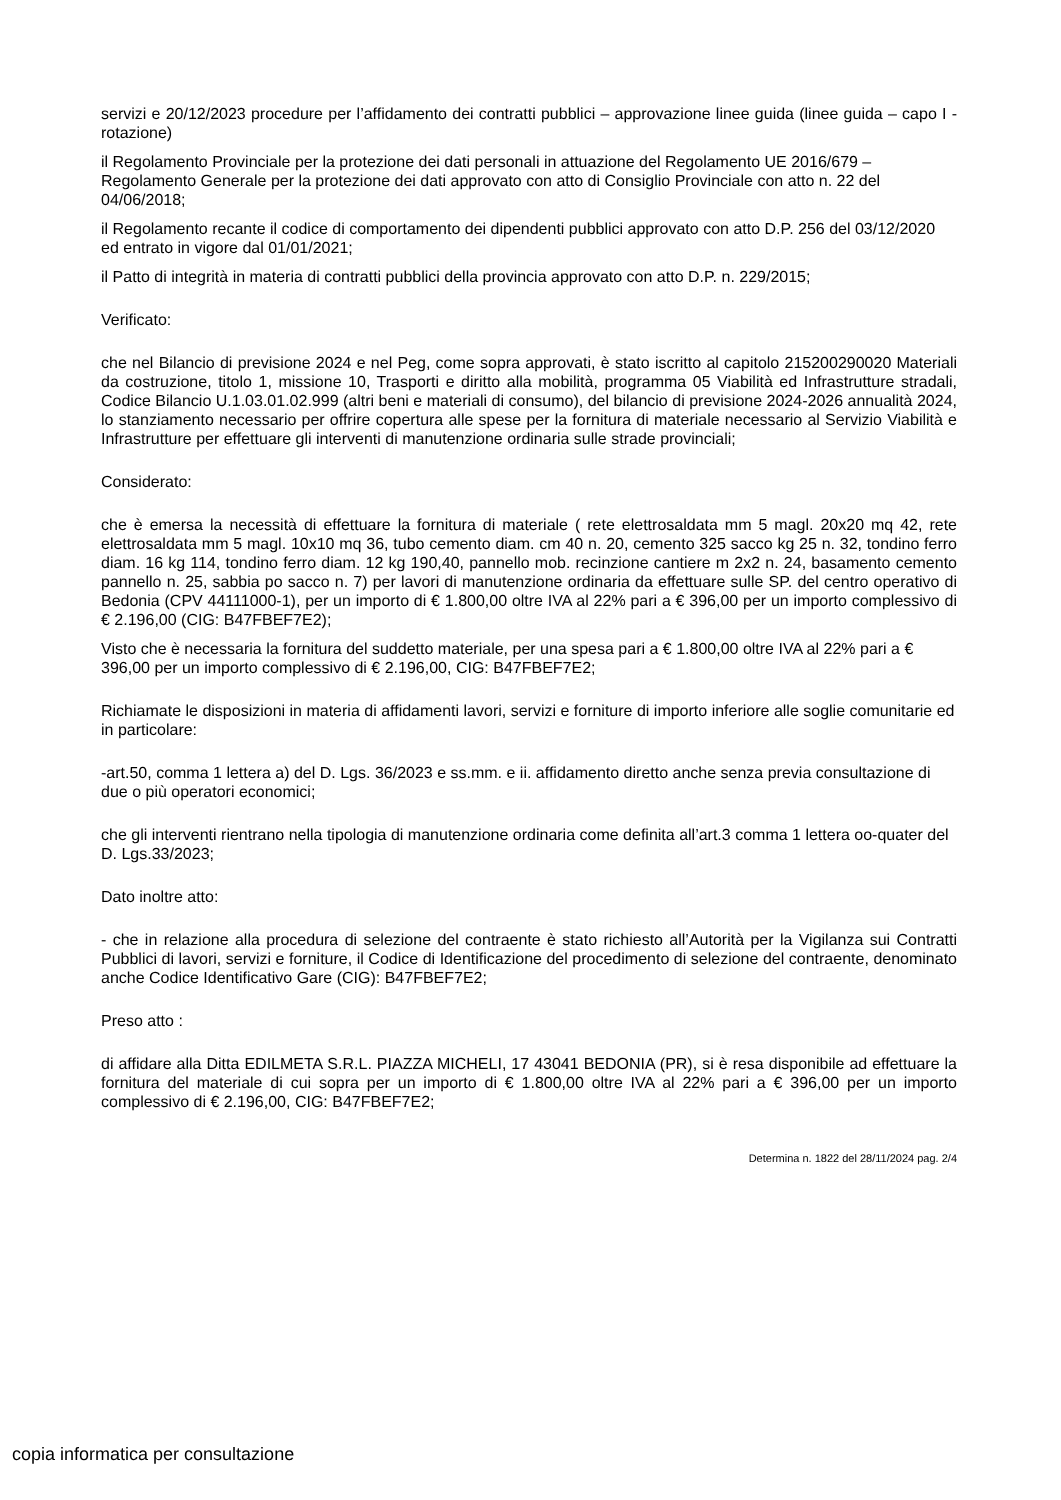servizi e 20/12/2023 procedure per l’affidamento dei contratti pubblici – approvazione linee guida (linee guida – capo I - rotazione)
il Regolamento Provinciale per la protezione dei dati personali in attuazione del Regolamento UE 2016/679 – Regolamento Generale per la protezione dei dati approvato con atto di Consiglio Provinciale con atto n. 22 del 04/06/2018;
il Regolamento recante il codice di comportamento dei dipendenti pubblici approvato con atto D.P. 256 del 03/12/2020 ed entrato in vigore dal 01/01/2021;
il Patto di integrità in materia di contratti pubblici della provincia approvato con atto D.P. n. 229/2015;
Verificato:
che nel Bilancio di previsione 2024 e nel Peg, come sopra approvati, è stato iscritto al capitolo 215200290020 Materiali da costruzione, titolo 1, missione 10, Trasporti e diritto alla mobilità, programma 05 Viabilità ed Infrastrutture stradali, Codice Bilancio U.1.03.01.02.999 (altri beni e materiali di consumo), del bilancio di previsione 2024-2026 annualità 2024, lo stanziamento necessario per offrire copertura alle spese per la fornitura di materiale necessario al Servizio Viabilità e Infrastrutture per effettuare gli interventi di manutenzione ordinaria sulle strade provinciali;
Considerato:
che è emersa la necessità di effettuare la fornitura di materiale ( rete elettrosaldata mm 5 magl. 20x20 mq 42, rete elettrosaldata mm 5 magl. 10x10 mq 36, tubo cemento diam. cm 40 n. 20, cemento 325 sacco kg 25 n. 32, tondino ferro diam. 16 kg 114, tondino ferro diam. 12 kg 190,40, pannello mob. recinzione cantiere m 2x2 n. 24, basamento cemento pannello n. 25, sabbia po sacco n. 7) per lavori di manutenzione ordinaria da effettuare sulle SP. del centro operativo di Bedonia (CPV 44111000-1), per un importo di € 1.800,00 oltre IVA al 22% pari a € 396,00 per un importo complessivo di € 2.196,00 (CIG: B47FBEF7E2);
Visto che è necessaria la fornitura del suddetto materiale, per una spesa pari a € 1.800,00 oltre IVA al 22% pari a € 396,00 per un importo complessivo di € 2.196,00, CIG: B47FBEF7E2;
Richiamate le disposizioni in materia di affidamenti lavori, servizi e forniture di importo inferiore alle soglie comunitarie ed in particolare:
-art.50, comma 1 lettera a) del D. Lgs. 36/2023 e ss.mm. e ii. affidamento diretto anche senza previa consultazione di due o più operatori economici;
che gli interventi rientrano nella tipologia di manutenzione ordinaria come definita all’art.3 comma 1 lettera oo-quater del D. Lgs.33/2023;
Dato inoltre atto:
- che in relazione alla procedura di selezione del contraente è stato richiesto all’Autorità per la Vigilanza sui Contratti Pubblici di lavori, servizi e forniture, il Codice di Identificazione del procedimento di selezione del contraente, denominato anche Codice Identificativo Gare (CIG): B47FBEF7E2;
Preso atto :
di affidare alla Ditta EDILMETA S.R.L. PIAZZA MICHELI, 17 43041 BEDONIA (PR), si è resa disponibile ad effettuare la fornitura del materiale di cui sopra per un importo di € 1.800,00 oltre IVA al 22% pari a € 396,00 per un importo complessivo di € 2.196,00, CIG: B47FBEF7E2;
Determina n. 1822 del 28/11/2024 pag. 2/4
copia informatica per consultazione